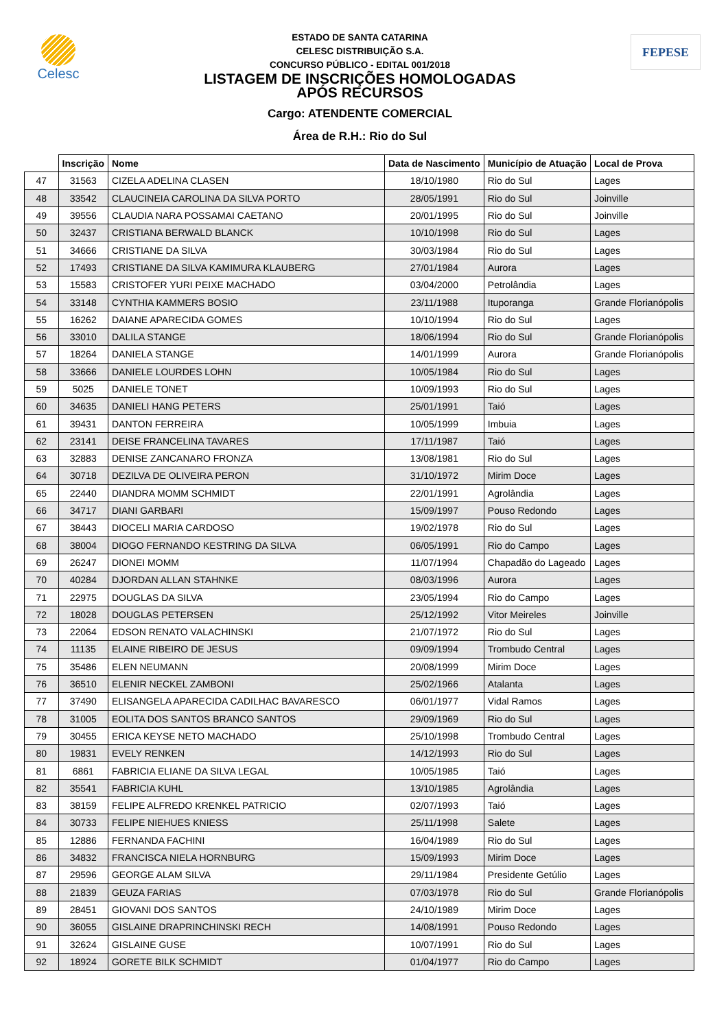Celesc
ESTADO DE SANTA CATARINA
CELESC DISTRIBUIÇÃO S.A.
CONCURSO PÚBLICO - EDITAL 001/2018
LISTAGEM DE INSCRIÇÕES HOMOLOGADAS
APÓS RECURSOS
Cargo: ATENDENTE COMERCIAL
Área de R.H.: Rio do Sul
FEPESE
| | Inscrição | Nome | Data de Nascimento | Município de Atuação | Local de Prova |
| --- | --- | --- | --- | --- | --- |
| 47 | 31563 | CIZELA ADELINA CLASEN | 18/10/1980 | Rio do Sul | Lages |
| 48 | 33542 | CLAUCINEIA CAROLINA DA SILVA PORTO | 28/05/1991 | Rio do Sul | Joinville |
| 49 | 39556 | CLAUDIA NARA POSSAMAI CAETANO | 20/01/1995 | Rio do Sul | Joinville |
| 50 | 32437 | CRISTIANA BERWALD BLANCK | 10/10/1998 | Rio do Sul | Lages |
| 51 | 34666 | CRISTIANE DA SILVA | 30/03/1984 | Rio do Sul | Lages |
| 52 | 17493 | CRISTIANE DA SILVA KAMIMURA KLAUBERG | 27/01/1984 | Aurora | Lages |
| 53 | 15583 | CRISTOFER YURI PEIXE MACHADO | 03/04/2000 | Petrolândia | Lages |
| 54 | 33148 | CYNTHIA KAMMERS BOSIO | 23/11/1988 | Ituporanga | Grande Florianópolis |
| 55 | 16262 | DAIANE APARECIDA GOMES | 10/10/1994 | Rio do Sul | Lages |
| 56 | 33010 | DALILA STANGE | 18/06/1994 | Rio do Sul | Grande Florianópolis |
| 57 | 18264 | DANIELA STANGE | 14/01/1999 | Aurora | Grande Florianópolis |
| 58 | 33666 | DANIELE LOURDES LOHN | 10/05/1984 | Rio do Sul | Lages |
| 59 | 5025 | DANIELE TONET | 10/09/1993 | Rio do Sul | Lages |
| 60 | 34635 | DANIELI HANG PETERS | 25/01/1991 | Taió | Lages |
| 61 | 39431 | DANTON FERREIRA | 10/05/1999 | Imbuia | Lages |
| 62 | 23141 | DEISE FRANCELINA TAVARES | 17/11/1987 | Taió | Lages |
| 63 | 32883 | DENISE ZANCANARO FRONZA | 13/08/1981 | Rio do Sul | Lages |
| 64 | 30718 | DEZILVA DE OLIVEIRA PERON | 31/10/1972 | Mirim Doce | Lages |
| 65 | 22440 | DIANDRA MOMM SCHMIDT | 22/01/1991 | Agrolândia | Lages |
| 66 | 34717 | DIANI GARBARI | 15/09/1997 | Pouso Redondo | Lages |
| 67 | 38443 | DIOCELI MARIA CARDOSO | 19/02/1978 | Rio do Sul | Lages |
| 68 | 38004 | DIOGO FERNANDO KESTRING DA SILVA | 06/05/1991 | Rio do Campo | Lages |
| 69 | 26247 | DIONEI MOMM | 11/07/1994 | Chapadão do Lageado | Lages |
| 70 | 40284 | DJORDAN ALLAN STAHNKE | 08/03/1996 | Aurora | Lages |
| 71 | 22975 | DOUGLAS DA SILVA | 23/05/1994 | Rio do Campo | Lages |
| 72 | 18028 | DOUGLAS PETERSEN | 25/12/1992 | Vitor Meireles | Joinville |
| 73 | 22064 | EDSON RENATO VALACHINSKI | 21/07/1972 | Rio do Sul | Lages |
| 74 | 11135 | ELAINE RIBEIRO DE JESUS | 09/09/1994 | Trombudo Central | Lages |
| 75 | 35486 | ELEN NEUMANN | 20/08/1999 | Mirim Doce | Lages |
| 76 | 36510 | ELENIR NECKEL ZAMBONI | 25/02/1966 | Atalanta | Lages |
| 77 | 37490 | ELISANGELA APARECIDA CADILHAC BAVARESCO | 06/01/1977 | Vidal Ramos | Lages |
| 78 | 31005 | EOLITA DOS SANTOS BRANCO SANTOS | 29/09/1969 | Rio do Sul | Lages |
| 79 | 30455 | ERICA KEYSE NETO MACHADO | 25/10/1998 | Trombudo Central | Lages |
| 80 | 19831 | EVELY RENKEN | 14/12/1993 | Rio do Sul | Lages |
| 81 | 6861 | FABRICIA ELIANE DA SILVA LEGAL | 10/05/1985 | Taió | Lages |
| 82 | 35541 | FABRICIA KUHL | 13/10/1985 | Agrolândia | Lages |
| 83 | 38159 | FELIPE ALFREDO KRENKEL PATRICIO | 02/07/1993 | Taió | Lages |
| 84 | 30733 | FELIPE NIEHUES KNIESS | 25/11/1998 | Salete | Lages |
| 85 | 12886 | FERNANDA FACHINI | 16/04/1989 | Rio do Sul | Lages |
| 86 | 34832 | FRANCISCA NIELA HORNBURG | 15/09/1993 | Mirim Doce | Lages |
| 87 | 29596 | GEORGE ALAM SILVA | 29/11/1984 | Presidente Getúlio | Lages |
| 88 | 21839 | GEUZA FARIAS | 07/03/1978 | Rio do Sul | Grande Florianópolis |
| 89 | 28451 | GIOVANI DOS SANTOS | 24/10/1989 | Mirim Doce | Lages |
| 90 | 36055 | GISLAINE DRAPRINCHINSKI RECH | 14/08/1991 | Pouso Redondo | Lages |
| 91 | 32624 | GISLAINE GUSE | 10/07/1991 | Rio do Sul | Lages |
| 92 | 18924 | GORETE BILK SCHMIDT | 01/04/1977 | Rio do Campo | Lages |